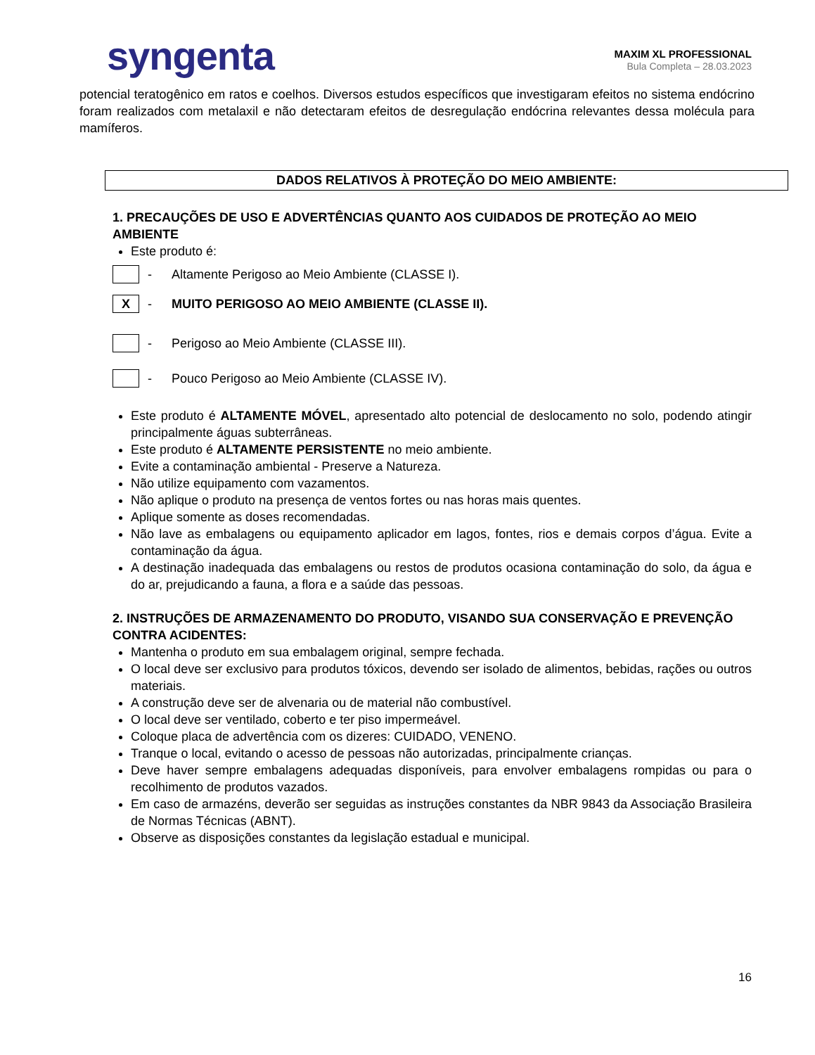syngenta
MAXIM XL PROFESSIONAL
Bula Completa – 28.03.2023
potencial teratogênico em ratos e coelhos. Diversos estudos específicos que investigaram efeitos no sistema endócrino foram realizados com metalaxil e não detectaram efeitos de desregulação endócrina relevantes dessa molécula para mamíferos.
DADOS RELATIVOS À PROTEÇÃO DO MEIO AMBIENTE:
1. PRECAUÇÕES DE USO E ADVERTÊNCIAS QUANTO AOS CUIDADOS DE PROTEÇÃO AO MEIO AMBIENTE
Este produto é:
- Altamente Perigoso ao Meio Ambiente (CLASSE I).
X
- MUITO PERIGOSO AO MEIO AMBIENTE (CLASSE II).
- Perigoso ao Meio Ambiente (CLASSE III).
- Pouco Perigoso ao Meio Ambiente (CLASSE IV).
Este produto é ALTAMENTE MÓVEL, apresentado alto potencial de deslocamento no solo, podendo atingir principalmente águas subterrâneas.
Este produto é ALTAMENTE PERSISTENTE no meio ambiente.
Evite a contaminação ambiental - Preserve a Natureza.
Não utilize equipamento com vazamentos.
Não aplique o produto na presença de ventos fortes ou nas horas mais quentes.
Aplique somente as doses recomendadas.
Não lave as embalagens ou equipamento aplicador em lagos, fontes, rios e demais corpos d’água. Evite a contaminação da água.
A destinação inadequada das embalagens ou restos de produtos ocasiona contaminação do solo, da água e do ar, prejudicando a fauna, a flora e a saúde das pessoas.
2. INSTRUÇÕES DE ARMAZENAMENTO DO PRODUTO, VISANDO SUA CONSERVAÇÃO E PREVENÇÃO CONTRA ACIDENTES:
Mantenha o produto em sua embalagem original, sempre fechada.
O local deve ser exclusivo para produtos tóxicos, devendo ser isolado de alimentos, bebidas, rações ou outros materiais.
A construção deve ser de alvenaria ou de material não combustível.
O local deve ser ventilado, coberto e ter piso impermeável.
Coloque placa de advertência com os dizeres: CUIDADO, VENENO.
Tranque o local, evitando o acesso de pessoas não autorizadas, principalmente crianças.
Deve haver sempre embalagens adequadas disponíveis, para envolver embalagens rompidas ou para o recolhimento de produtos vazados.
Em caso de armazéns, deverão ser seguidas as instruções constantes da NBR 9843 da Associação Brasileira de Normas Técnicas (ABNT).
Observe as disposições constantes da legislação estadual e municipal.
16